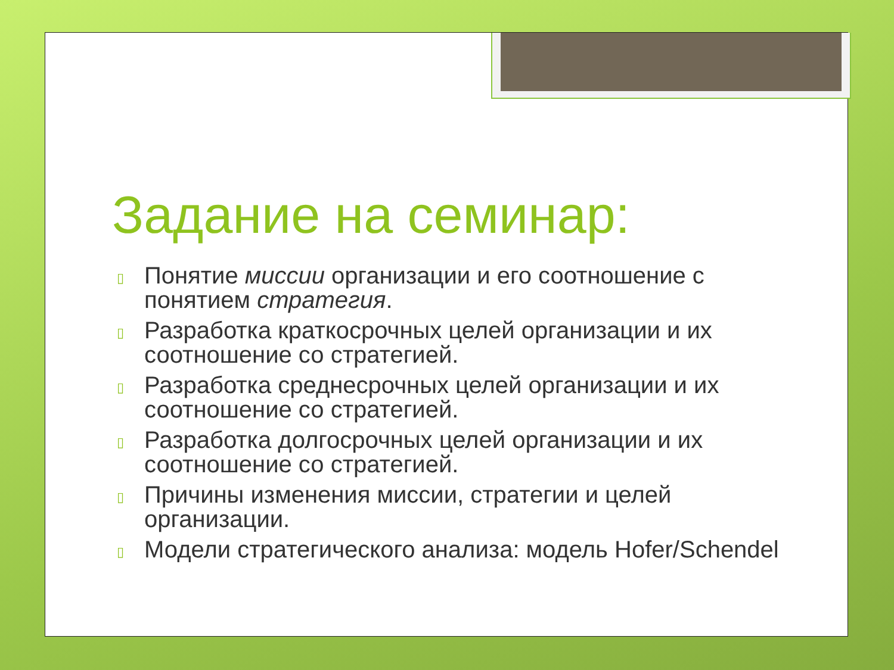Задание на семинар:
▯ Понятие миссии организации и его соотношение с понятием стратегия.
▯ Разработка краткосрочных целей организации и их соотношение со стратегией.
▯ Разработка среднесрочных целей организации и их соотношение со стратегией.
▯ Разработка долгосрочных целей организации и их соотношение со стратегией.
▯ Причины изменения миссии, стратегии и целей организации.
▯ Модели стратегического анализа: модель Hofer/Schendel